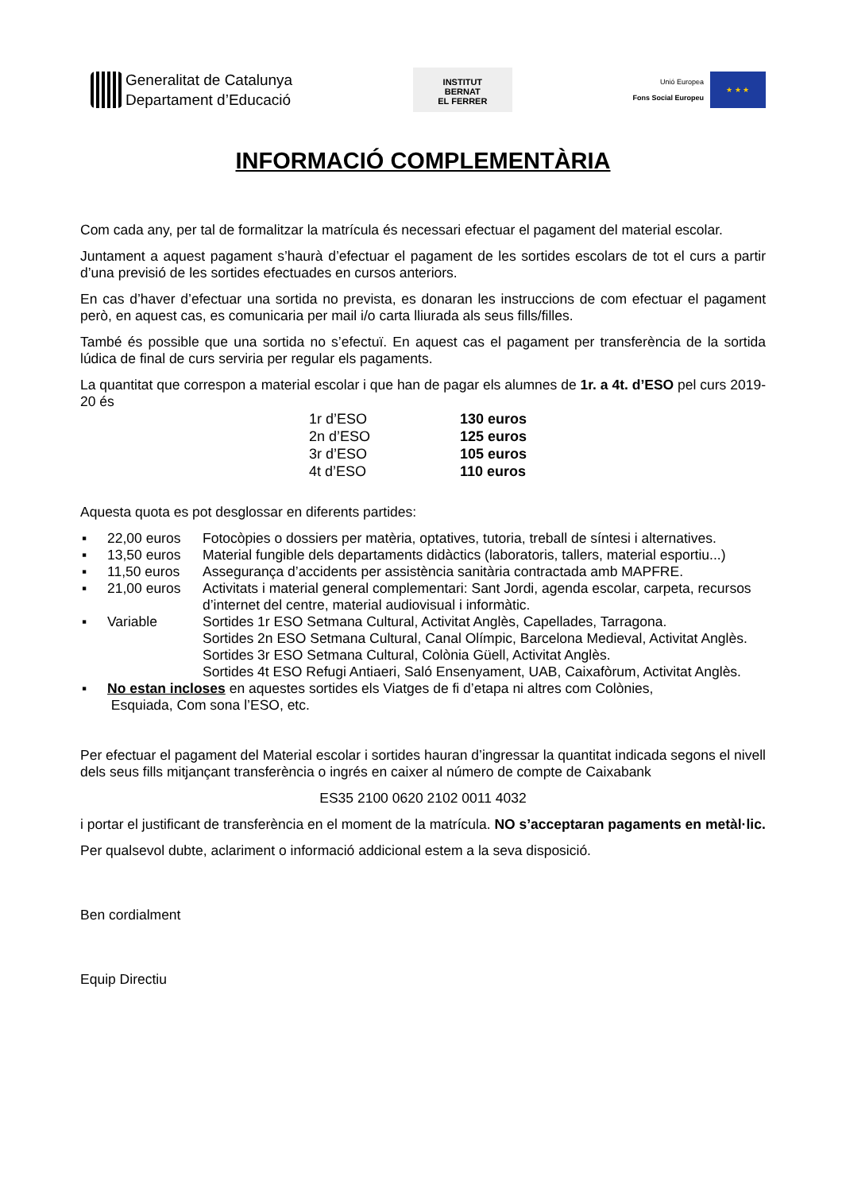Generalitat de Catalunya
Departament d’Educació
INSTITUT
BERNAT
EL FERRER
Unió Europea
Fons Social Europeu
★ ★ ★
INFORMACIÓ COMPLEMENTÀRIA
Com cada any, per tal de formalitzar la matrícula és necessari efectuar el pagament del material escolar.
Juntament a aquest pagament s’haurà d’efectuar el pagament de les sortides escolars de tot el curs a partir d’una previsió de les sortides efectuades en cursos anteriors.
En cas d’haver d’efectuar una sortida no prevista, es donaran les instruccions de com efectuar el pagament però, en aquest cas, es comunicaria per mail i/o carta lliurada als seus fills/filles.
També és possible que una sortida no s’efectuï. En aquest cas el pagament per transferència de la sortida lúdica de final de curs serviria per regular els pagaments.
La quantitat que correspon a material escolar i que han de pagar els alumnes de 1r. a 4t. d’ESO pel curs 2019-20 és
| 1r d’ESO | 130 euros |
| 2n d’ESO | 125 euros |
| 3r d’ESO | 105 euros |
| 4t d’ESO | 110 euros |
Aquesta quota es pot desglossar en diferents partides:
| ▪ | 22,00 euros | Fotocòpies o dossiers per matèria, optatives, tutoria, treball de síntesi i alternatives. |
| ▪ | 13,50 euros | Material fungible dels departaments didàctics (laboratoris, tallers, material esportiu...) |
| ▪ | 11,50 euros | Assegurança d’accidents per assistència sanitària contractada amb MAPFRE. |
| ▪ | 21,00 euros | Activitats i material general complementari: Sant Jordi, agenda escolar, carpeta, recursos d’internet del centre, material audiovisual i informàtic. |
| ▪ | Variable | Sortides 1r ESO Setmana Cultural, Activitat Anglès, Capellades, Tarragona. Sortides 2n ESO Setmana Cultural, Canal Olímpic, Barcelona Medieval, Activitat Anglès. Sortides 3r ESO Setmana Cultural, Colònia Güell, Activitat Anglès. Sortides 4t ESO Refugi Antiaeri, Saló Ensenyament, UAB, Caixafòrum, Activitat Anglès. |
| ▪ | No estan incloses en aquestes sortides els Viatges de fi d’etapa ni altres com Colònies, Esquiada, Com sona l’ESO, etc. | |
Per efectuar el pagament del Material escolar i sortides hauran d’ingressar la quantitat indicada segons el nivell dels seus fills mitjançant transferència o ingrés en caixer al número de compte de Caixabank
ES35 2100 0620 2102 0011 4032
i portar el justificant de transferència en el moment de la matrícula. NO s’acceptaran pagaments en metàl·lic.
Per qualsevol dubte, aclariment o informació addicional estem a la seva disposició.
Ben cordialment
Equip Directiu